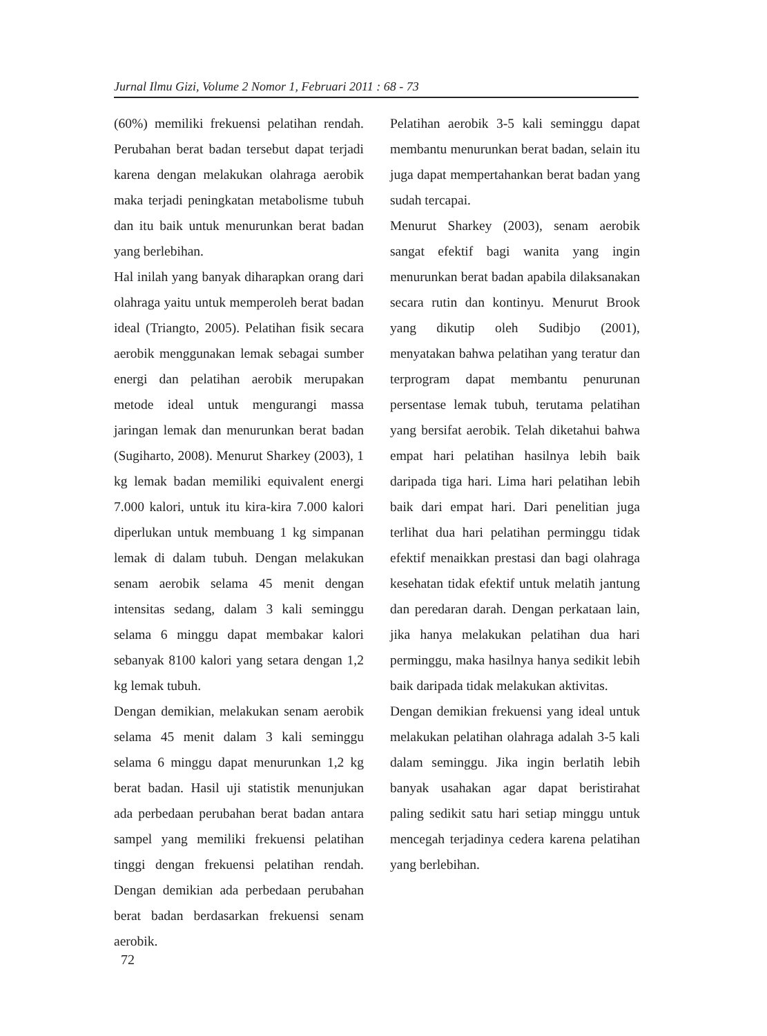Jurnal Ilmu Gizi, Volume 2 Nomor 1, Februari 2011 : 68 - 73
(60%) memiliki frekuensi pelatihan rendah. Perubahan berat badan tersebut dapat terjadi karena dengan melakukan olahraga aerobik maka terjadi peningkatan metabolisme tubuh dan itu baik untuk menurunkan berat badan yang berlebihan.
Hal inilah yang banyak diharapkan orang dari olahraga yaitu untuk memperoleh berat badan ideal (Triangto, 2005). Pelatihan fisik secara aerobik menggunakan lemak sebagai sumber energi dan pelatihan aerobik merupakan metode ideal untuk mengurangi massa jaringan lemak dan menurunkan berat badan (Sugiharto, 2008). Menurut Sharkey (2003), 1 kg lemak badan memiliki equivalent energi 7.000 kalori, untuk itu kira-kira 7.000 kalori diperlukan untuk membuang 1 kg simpanan lemak di dalam tubuh. Dengan melakukan senam aerobik selama 45 menit dengan intensitas sedang, dalam 3 kali seminggu selama 6 minggu dapat membakar kalori sebanyak 8100 kalori yang setara dengan 1,2 kg lemak tubuh.
Dengan demikian, melakukan senam aerobik selama 45 menit dalam 3 kali seminggu selama 6 minggu dapat menurunkan 1,2 kg berat badan. Hasil uji statistik menunjukan ada perbedaan perubahan berat badan antara sampel yang memiliki frekuensi pelatihan tinggi dengan frekuensi pelatihan rendah. Dengan demikian ada perbedaan perubahan berat badan berdasarkan frekuensi senam aerobik.
Pelatihan aerobik 3-5 kali seminggu dapat membantu menurunkan berat badan, selain itu juga dapat mempertahankan berat badan yang sudah tercapai.
Menurut Sharkey (2003), senam aerobik sangat efektif bagi wanita yang ingin menurunkan berat badan apabila dilaksanakan secara rutin dan kontinyu. Menurut Brook yang dikutip oleh Sudibjo (2001), menyatakan bahwa pelatihan yang teratur dan terprogram dapat membantu penurunan persentase lemak tubuh, terutama pelatihan yang bersifat aerobik. Telah diketahui bahwa empat hari pelatihan hasilnya lebih baik daripada tiga hari. Lima hari pelatihan lebih baik dari empat hari. Dari penelitian juga terlihat dua hari pelatihan perminggu tidak efektif menaikkan prestasi dan bagi olahraga kesehatan tidak efektif untuk melatih jantung dan peredaran darah. Dengan perkataan lain, jika hanya melakukan pelatihan dua hari perminggu, maka hasilnya hanya sedikit lebih baik daripada tidak melakukan aktivitas.
Dengan demikian frekuensi yang ideal untuk melakukan pelatihan olahraga adalah 3-5 kali dalam seminggu. Jika ingin berlatih lebih banyak usahakan agar dapat beristirahat paling sedikit satu hari setiap minggu untuk mencegah terjadinya cedera karena pelatihan yang berlebihan.
72